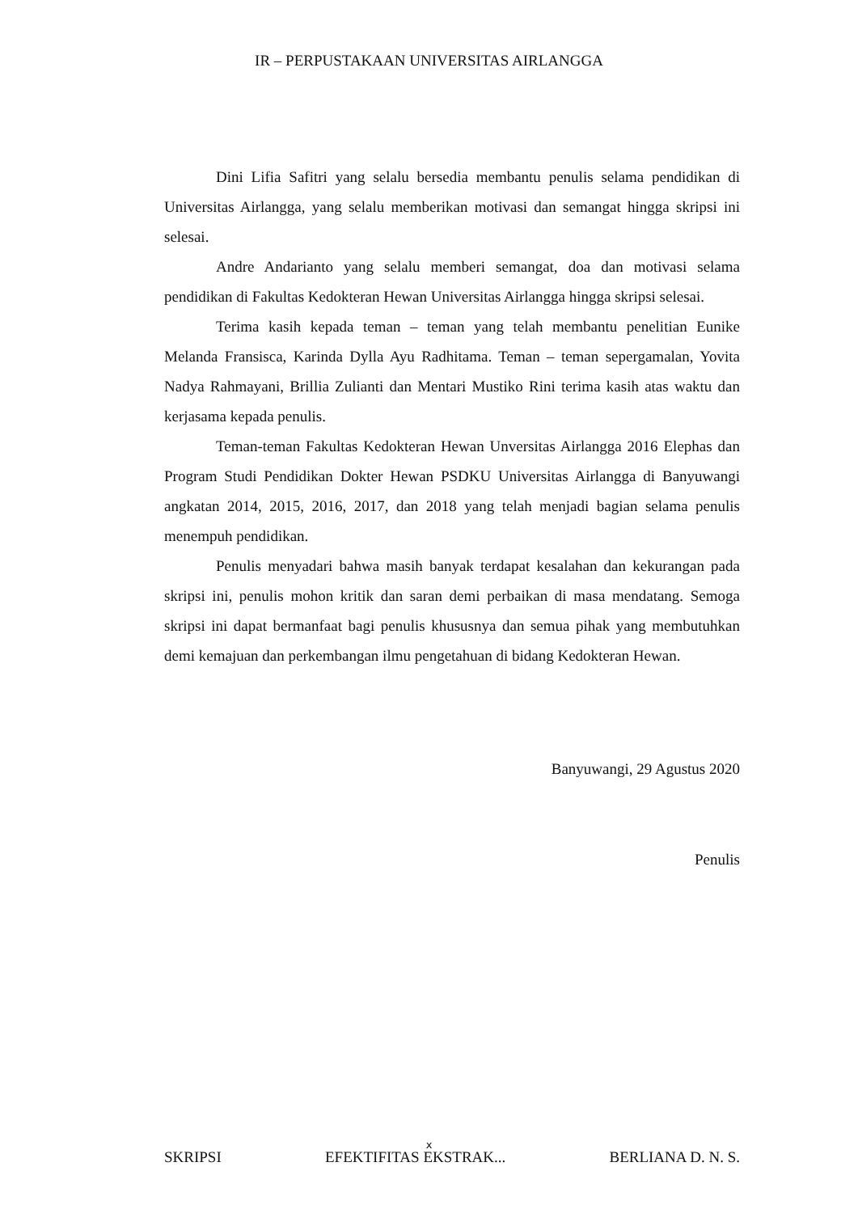IR – PERPUSTAKAAN UNIVERSITAS AIRLANGGA
Dini Lifia Safitri yang selalu bersedia membantu penulis selama pendidikan di Universitas Airlangga, yang selalu memberikan motivasi dan semangat hingga skripsi ini selesai.
Andre Andarianto yang selalu memberi semangat, doa dan motivasi selama pendidikan di Fakultas Kedokteran Hewan Universitas Airlangga hingga skripsi selesai.
Terima kasih kepada teman – teman yang telah membantu penelitian Eunike Melanda Fransisca, Karinda Dylla Ayu Radhitama. Teman – teman sepergamalan, Yovita Nadya Rahmayani, Brillia Zulianti dan Mentari Mustiko Rini terima kasih atas waktu dan kerjasama kepada penulis.
Teman-teman Fakultas Kedokteran Hewan Unversitas Airlangga 2016 Elephas dan Program Studi Pendidikan Dokter Hewan PSDKU Universitas Airlangga di Banyuwangi angkatan 2014, 2015, 2016, 2017, dan 2018 yang telah menjadi bagian selama penulis menempuh pendidikan.
Penulis menyadari bahwa masih banyak terdapat kesalahan dan kekurangan pada skripsi ini, penulis mohon kritik dan saran demi perbaikan di masa mendatang. Semoga skripsi ini dapat bermanfaat bagi penulis khususnya dan semua pihak yang membutuhkan demi kemajuan dan perkembangan ilmu pengetahuan di bidang Kedokteran Hewan.
Banyuwangi, 29 Agustus 2020
Penulis
x
SKRIPSI EFEKTIFITAS EKSTRAK... BERLIANA D. N. S.